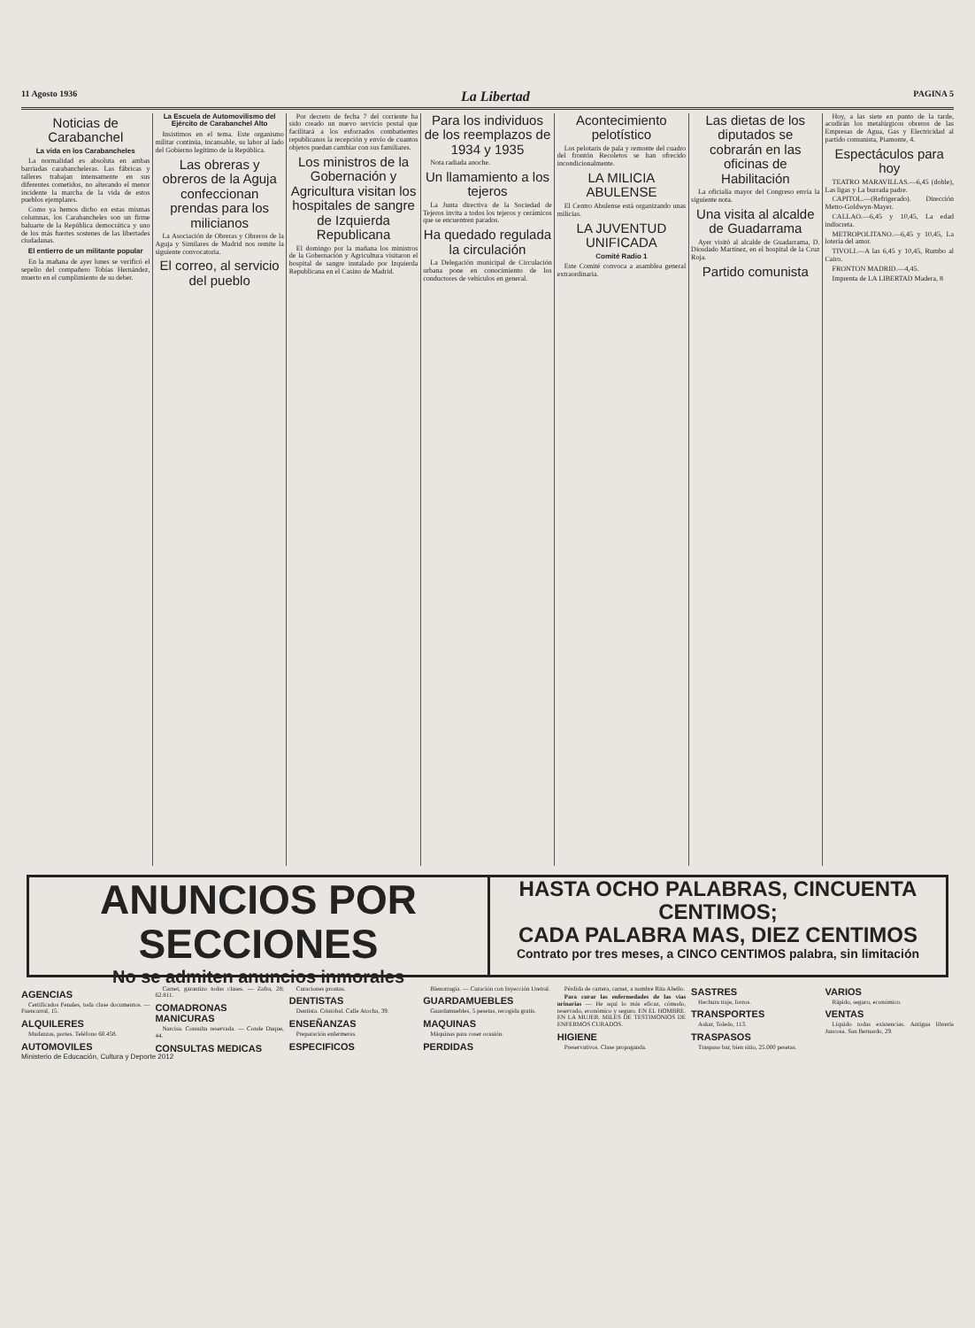11 Agosto 1936 La Libertad PAGINA 5
Noticias de Carabanchel
La vida en los Carabancheles
La normalidad es absoluta en ambas barriadas carabancheleras. Las fábricas y talleres trabajan intensamente en sus diferentes cometidos, no alterando el menor incidente la marcha de la vida de estos pueblos ejemplares.
Como ya hemos dicho en estas mismas columnas, los Carabancheles son un firme baluarte de la República democrática y uno de los más fuertes sostenes de las libertades ciudadanas.
El entierro de un militante popular
En la mañana de ayer lunes se verificó el sepelio del compañero Tobías Hernández, muerto en el cumplimiento de su deber.
La Escuela de Automovilismo del Ejército de Carabanchel Alto
Insistimos en el tema. Este organismo militar continúa, incansable, su labor al lado del Gobierno legítimo de la República.
Las obreras y obreros de la Aguja confeccionan prendas para los milicianos
La Asociación de Obreras y Obreros de la Aguja y Similares de Madrid nos remite la siguiente convocatoria.
El correo, al servicio del pueblo
Por decreto de fecha 7 del corriente ha sido creado un nuevo servicio postal que facilitará a los esforzados combatientes republicanos la recepción y envío de cuantos objetos puedan cambiar con sus familiares.
Los ministros de la Gobernación y Agricultura visitan los hospitales de sangre de Izquierda Republicana
El domingo por la mañana los ministros de la Gobernación y Agricultura visitaron el hospital de sangre instalado por Izquierda Republicana en el Casino de Madrid.
Para los individuos de los reemplazos de 1934 y 1935
Nota radiada anoche.
Un llamamiento a los tejeros
La Junta directiva de la Sociedad de Tejeros invita a todos los tejeros y cerámicos que se encuentren parados.
Ha quedado regulada la circulación
La Delegación municipal de Circulación urbana pone en conocimiento de los conductores de vehículos en general.
Acontecimiento pelotístico
Los pelotaris de pala y remonte del cuadro del frontón Recoletos se han ofrecido incondicionalmente.
LA MILICIA ABULENSE
El Centro Abulense está organizando unas milicias.
LA JUVENTUD UNIFICADA
Comité Radio 1
Este Comité convoca a asamblea general extraordinaria.
Las dietas de los diputados se cobrarán en las oficinas de Habilitación
La oficialía mayor del Congreso envía la siguiente nota.
Una visita al alcalde de Guadarrama
Ayer visitó al alcalde de Guadarrama, D. Diosdado Martínez, en el hospital de la Cruz Roja.
Partido comunista
Hoy, a las siete en punto de la tarde, acudirán los metalúrgicos obreros de las Empresas de Agua, Gas y Electricidad al partido comunista, Piamonte, 4.
Espectáculos para hoy
TEATRO MARAVILLAS.—6,45 (doble), Las ligas y La burrada padre.
CAPITOL.—(Refrigerado). Dirección Metro-Goldwyn-Mayer.
CALLAO.—6,45 y 10,45, La edad indiscreta.
METROPOLITANO.—6,45 y 10,45, La lotería del amor.
TIVOLI.—A las 6,45 y 10,45, Rumbo al Cairo.
FRONTON MADRID.—4,45.
Imprenta de LA LIBERTAD Madera, 8
ANUNCIOS POR SECCIONES
No se admiten anuncios inmorales
HASTA OCHO PALABRAS, CINCUENTA CENTIMOS;
CADA PALABRA MAS, DIEZ CENTIMOS
Contrato por tres meses, a CINCO CENTIMOS palabra, sin limitación
AGENCIAS
Certificados Penales, toda clase documentos. — Fuencarral, 15.
ALQUILERES
Mudanzas, portes. Teléfono 60.458.
AUTOMOVILES
Carnet, garantizo todas clases. — Zafra, 28; 62.811.
COMADRONAS MANICURAS
Narcisa. Consulta reservada. — Conde Duque, 44.
CONSULTAS MEDICAS
Curaciones prontas.
DENTISTAS
Dentista. Cristóbal. Calle Atocha, 39.
ENSEÑANZAS
Preparación enfermeras.
ESPECIFICOS
Blenorragia. — Curación con Inyección Uretral.
GUARDAMUEBLES
Guardamuebles, 5 pesetas, recogida gratis.
MAQUINAS
Máquinas para coser ocasión.
PERDIDAS
Pérdida de cartera, carnet, a nombre Rita Abello.
Para curar las enfermedades de las vías urinarias — He aquí lo más eficaz, cómodo, reservado, económico y seguro. EN EL HOMBRE. EN LA MUJER. MILES DE TESTIMONIOS DE ENFERMOS CURADOS.
HIGIENE
Preservativos. Clase propaganda.
SASTRES
Hechura traje, forros.
TRANSPORTES
Askar, Toledo, 113.
TRASPASOS
Traspaso bar, bien sitio, 25.000 pesetas.
VARIOS
Rápido, seguro, económico.
VENTAS
Líquido todas existencias. Antigua librería Juncosa. San Bernardo, 29.
Ministerio de Educación, Cultura y Deporte 2012